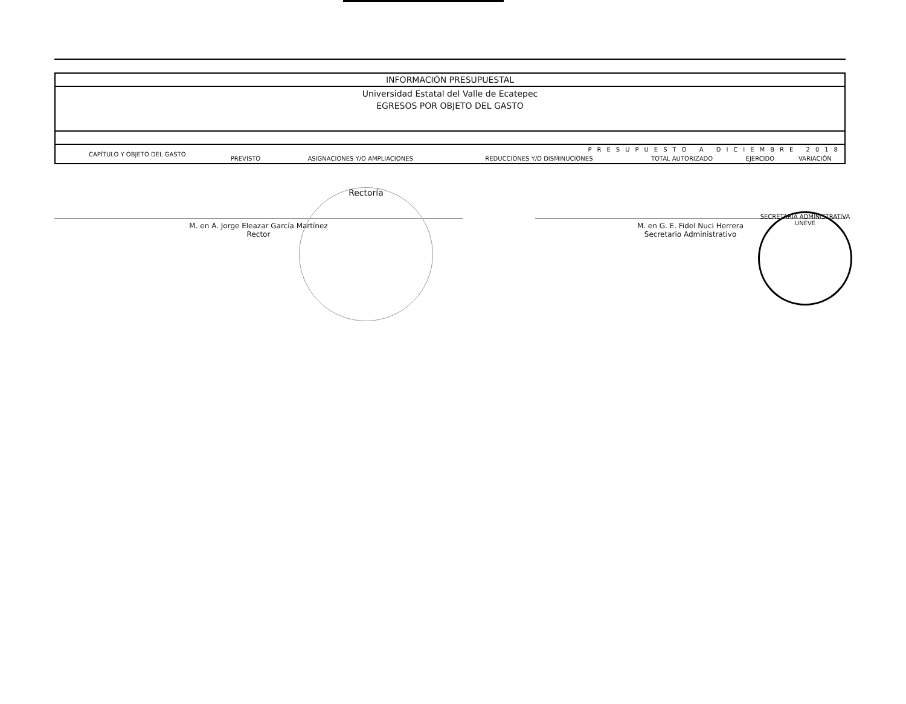| INFORMACIÓN PRESUPUESTAL | | | | | | |
| Universidad Estatal del Valle de Ecatepec EGRESOS POR OBJETO DEL GASTO | | | | | | |
| CAPÍTULO Y OBJETO DEL GASTO | PRESUPUESTO A DICIEMBRE 2018 | | | | | |
| | PREVISTO | ASIGNACIONES Y/O AMPLIACIONES | REDUCCIONES Y/O DISMINUCIONES | TOTAL AUTORIZADO | EJERCIDO | VARIACIÓN |
M. en A. Jorge Eleazar García Martínez
Rector
M. en G. E. Fidel Nuci Herrera
Secretario Administrativo
Rectoría
SECRETARÍA ADMINISTRATIVA
UNEVE